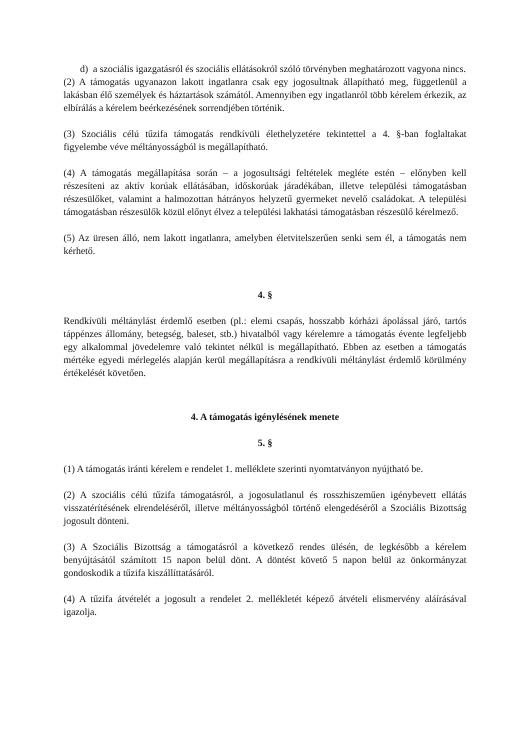d) a szociális igazgatásról és szociális ellátásokról szóló törvényben meghatározott vagyona nincs.
(2) A támogatás ugyanazon lakott ingatlanra csak egy jogosultnak állapítható meg, függetlenül a lakásban élő személyek és háztartások számától. Amennyiben egy ingatlanról több kérelem érkezik, az elbírálás a kérelem beérkezésének sorrendjében történik.
(3) Szociális célú tűzifa támogatás rendkívüli élethelyzetére tekintettel a 4. §-ban foglaltakat figyelembe véve méltányosságból is megállapítható.
(4) A támogatás megállapítása során – a jogosultsági feltételek megléte estén – előnyben kell részesíteni az aktív korúak ellátásában, időskorúak járadékában, illetve települési támogatásban részesülőket, valamint a halmozottan hátrányos helyzetű gyermeket nevelő családokat. A települési támogatásban részesülők közül előnyt élvez a települési lakhatási támogatásban részesülő kérelmező.
(5) Az üresen álló, nem lakott ingatlanra, amelyben életvitelszerűen senki sem él, a támogatás nem kérhető.
4. §
Rendkívüli méltánylást érdemlő esetben (pl.: elemi csapás, hosszabb kórházi ápolással járó, tartós táppénzes állomány, betegség, baleset, stb.) hivatalból vagy kérelemre a támogatás évente legfeljebb egy alkalommal jövedelemre való tekintet nélkül is megállapítható. Ebben az esetben a támogatás mértéke egyedi mérlegelés alapján kerül megállapításra a rendkívüli méltánylást érdemlő körülmény értékelését követően.
4. A támogatás igénylésének menete
5. §
(1) A támogatás iránti kérelem e rendelet 1. melléklete szerinti nyomtatványon nyújtható be.
(2) A szociális célú tűzifa támogatásról, a jogosulatlanul és rosszhiszeműen igénybevett ellátás visszatérítésének elrendeléséről, illetve méltányosságból történő elengedéséről a Szociális Bizottság jogosult dönteni.
(3) A Szociális Bizottság a támogatásról a következő rendes ülésén, de legkésőbb a kérelem benyújtásától számított 15 napon belül dönt. A döntést követő 5 napon belül az önkormányzat gondoskodik a tűzifa kiszállíttatásáról.
(4) A tűzifa átvételét a jogosult a rendelet 2. mellékletét képező átvételi elismervény aláírásával igazolja.